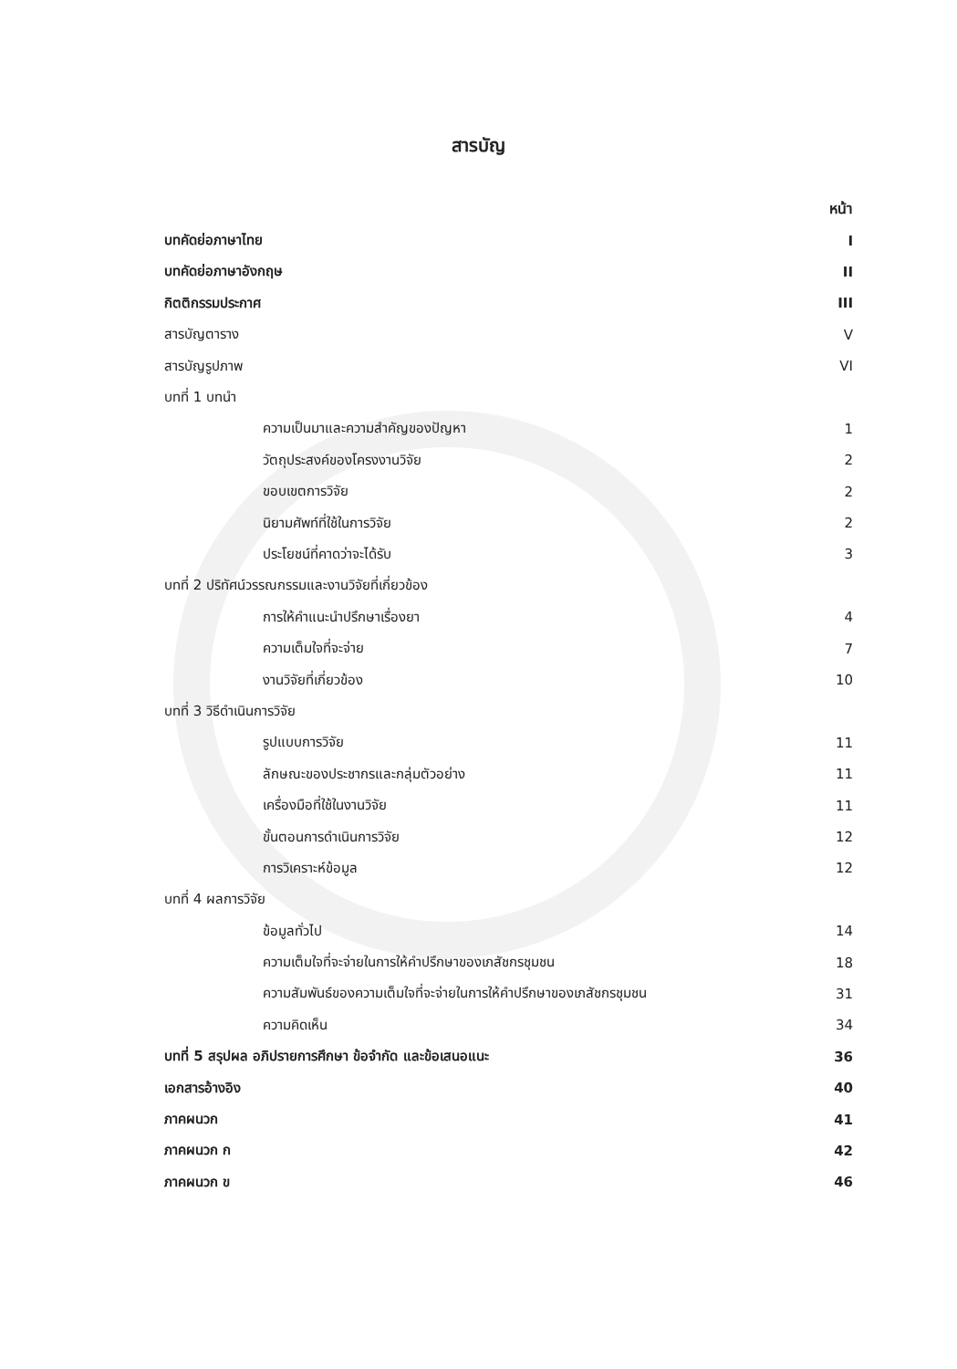สารบัญ
หน้า
บทคัดย่อภาษาไทย I
บทคัดย่อภาษาอังกฤษ II
กิตติกรรมประกาศ III
สารบัญตาราง V
สารบัญรูปภาพ VI
บทที่ 1 บทนำ
ความเป็นมาและความสำคัญของปัญหา 1
วัตถุประสงค์ของโครงงานวิจัย 2
ขอบเขตการวิจัย 2
นิยามศัพท์ที่ใช้ในการวิจัย 2
ประโยชน์ที่คาดว่าจะได้รับ 3
บทที่ 2 ปริทัศน์วรรณกรรมและงานวิจัยที่เกี่ยวข้อง
การให้คำแนะนำปรึกษาเรื่องยา 4
ความเต็มใจที่จะจ่าย 7
งานวิจัยที่เกี่ยวข้อง 10
บทที่ 3 วิธีดำเนินการวิจัย
รูปแบบการวิจัย 11
ลักษณะของประชากรและกลุ่มตัวอย่าง 11
เครื่องมือที่ใช้ในงานวิจัย 11
ขั้นตอนการดำเนินการวิจัย 12
การวิเคราะห์ข้อมูล 12
บทที่ 4 ผลการวิจัย
ข้อมูลทั่วไป 14
ความเต็มใจที่จะจ่ายในการให้คำปรึกษาของเภสัชกรชุมชน 18
ความสัมพันธ์ของความเต็มใจที่จะจ่ายในการให้คำปรึกษาของเภสัชกรชุมชน 31
ความคิดเห็น 34
บทที่ 5 สรุปผล อภิปรายการศึกษา ข้อจำกัด และข้อเสนอแนะ 36
เอกสารอ้างอิง 40
ภาคผนวก 41
ภาคผนวก ก 42
ภาคผนวก ข 46